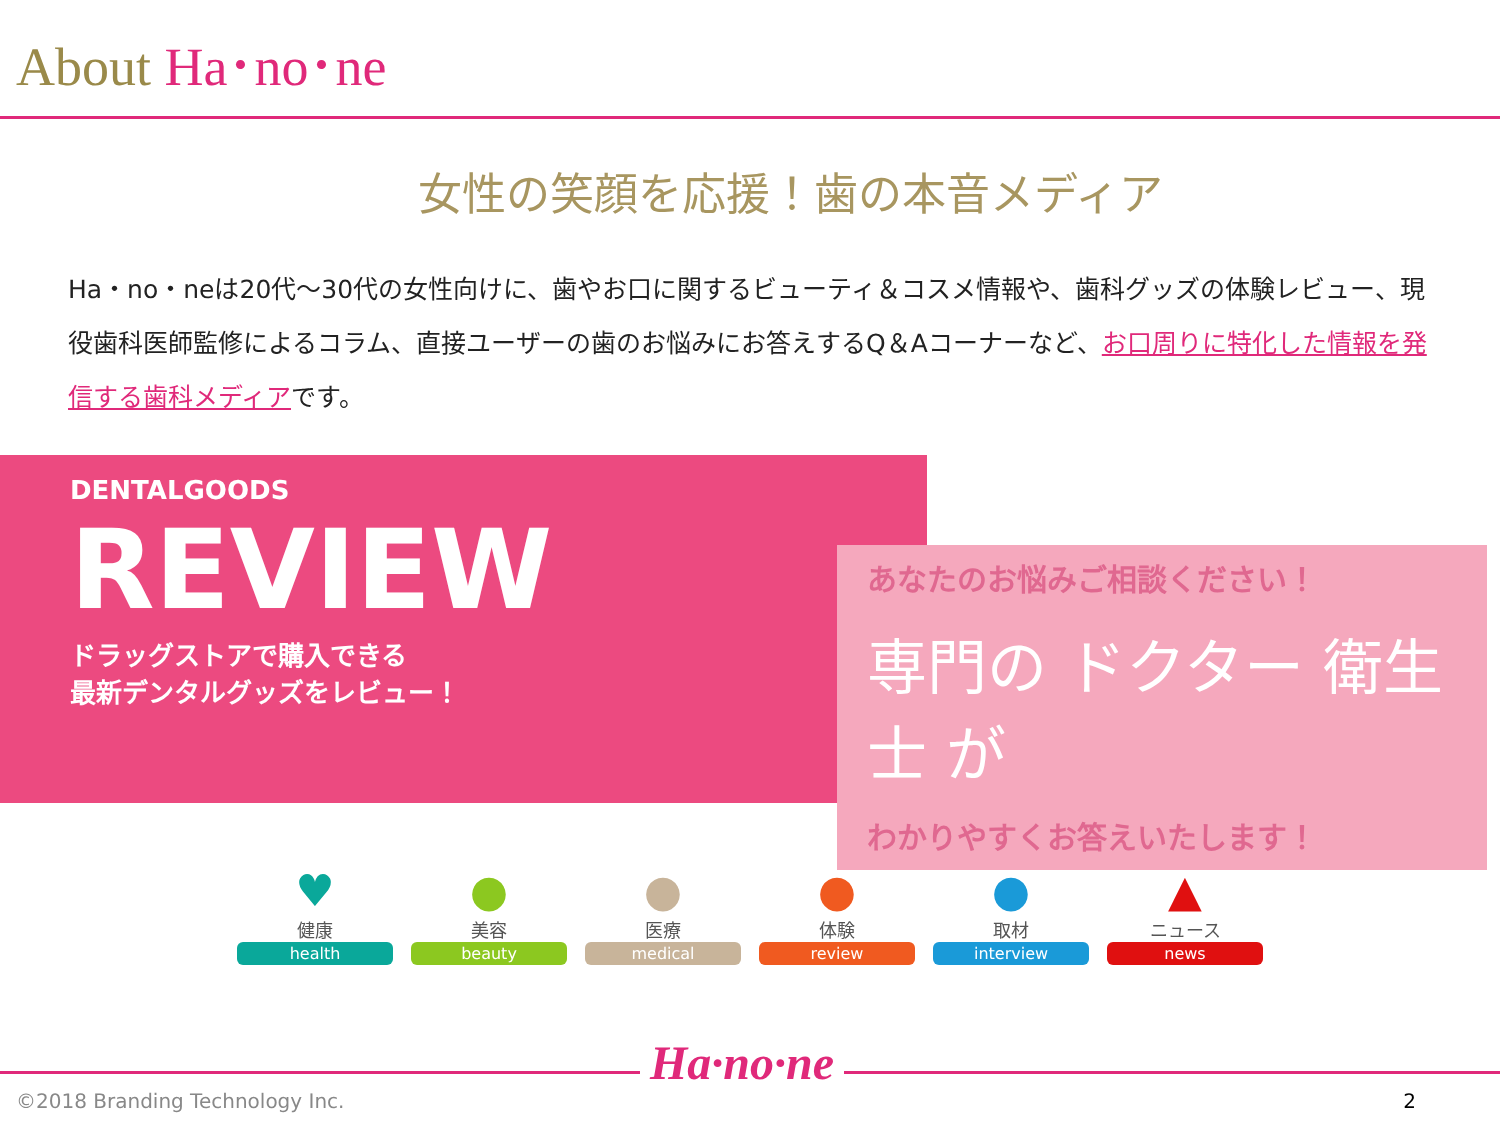About Ha･no･ne
女性の笑顔を応援！歯の本音メディア
Ha・no・neは20代～30代の女性向けに、歯やお口に関するビューティ＆コスメ情報や、歯科グッズの体験レビュー、現役歯科医師監修によるコラム、直接ユーザーの歯のお悩みにお答えするQ＆Aコーナーなど、お口周りに特化した情報を発信する歯科メディアです。
DENTALGOODS
REVIEW
ドラッグストアで購入できる
最新デンタルグッズをレビュー！
あなたのお悩みご相談ください！
専門の ドクター 衛生士 が
わかりやすくお答えいたします！
♥
健康
health
●
美容
beauty
●
医療
medical
●
体験
review
●
取材
interview
▲
ニュース
news
Ha·no·ne
©2018 Branding Technology Inc. 2